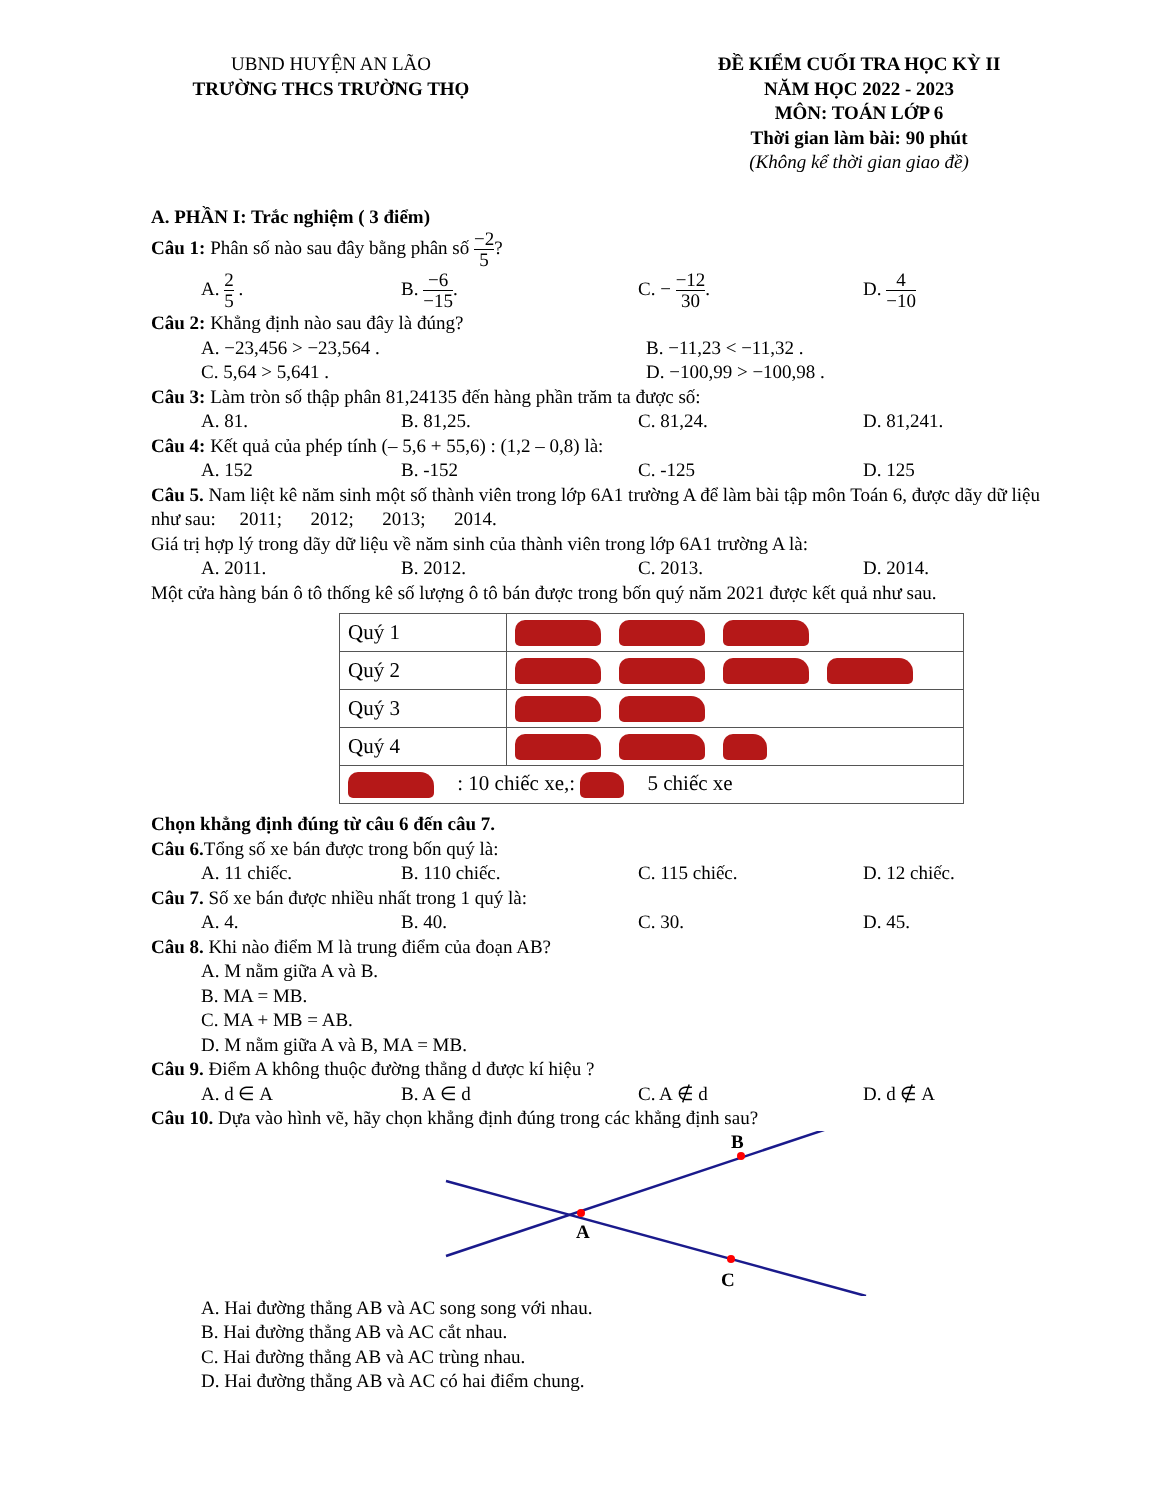UBND HUYỆN AN LÃO
TRƯỜNG THCS TRƯỜNG THỌ
ĐỀ KIỂM CUỐI TRA HỌC KỲ II
NĂM HỌC 2022 - 2023
MÔN: TOÁN LỚP 6
Thời gian làm bài: 90 phút
(Không kể thời gian giao đề)
A. PHẦN I: Trắc nghiệm ( 3 điểm)
Câu 1: Phân số nào sau đây bằng phân số −2 5?
A. 2 5 . B. −6 −15. C. − −12 30. D. 4 −10
Câu 2: Khẳng định nào sau đây là đúng?
A. −23,456 > −23,564 . B. −11,23 < −11,32 .
C. 5,64 > 5,641 . D. −100,99 > −100,98 .
Câu 3: Làm tròn số thập phân 81,24135 đến hàng phần trăm ta được số:
A. 81. B. 81,25. C. 81,24. D. 81,241.
Câu 4: Kết quả của phép tính (– 5,6 + 55,6) : (1,2 – 0,8) là:
A. 152 B. -152 C. -125 D. 125
Câu 5. Nam liệt kê năm sinh một số thành viên trong lớp 6A1 trường A để làm bài tập môn Toán 6, được dãy dữ liệu như sau: 2011; 2012; 2013; 2014.
Giá trị hợp lý trong dãy dữ liệu về năm sinh của thành viên trong lớp 6A1 trường A là:
A. 2011. B. 2012. C. 2013. D. 2014.
Một cửa hàng bán ô tô thống kê số lượng ô tô bán được trong bốn quý năm 2021 được kết quả như sau.
| Quý 1 | |
| Quý 2 | |
| Quý 3 | |
| Quý 4 | |
| : 10 chiếc xe,: 5 chiếc xe | |
Chọn khẳng định đúng từ câu 6 đến câu 7.
Câu 6. Tổng số xe bán được trong bốn quý là:
A. 11 chiếc. B. 110 chiếc. C. 115 chiếc. D. 12 chiếc.
Câu 7. Số xe bán được nhiều nhất trong 1 quý là:
A. 4. B. 40. C. 30. D. 45.
Câu 8. Khi nào điểm M là trung điểm của đoạn AB?
A. M nằm giữa A và B.
B. MA = MB.
C. MA + MB = AB.
D. M nằm giữa A và B, MA = MB.
Câu 9. Điểm A không thuộc đường thẳng d được kí hiệu ?
A. d ∈ A B. A ∈ d C. A ∉ d D. d ∉ A
Câu 10. Dựa vào hình vẽ, hãy chọn khẳng định đúng trong các khẳng định sau?
B
A
C
A. Hai đường thẳng AB và AC song song với nhau.
B. Hai đường thẳng AB và AC cắt nhau.
C. Hai đường thẳng AB và AC trùng nhau.
D. Hai đường thẳng AB và AC có hai điểm chung.